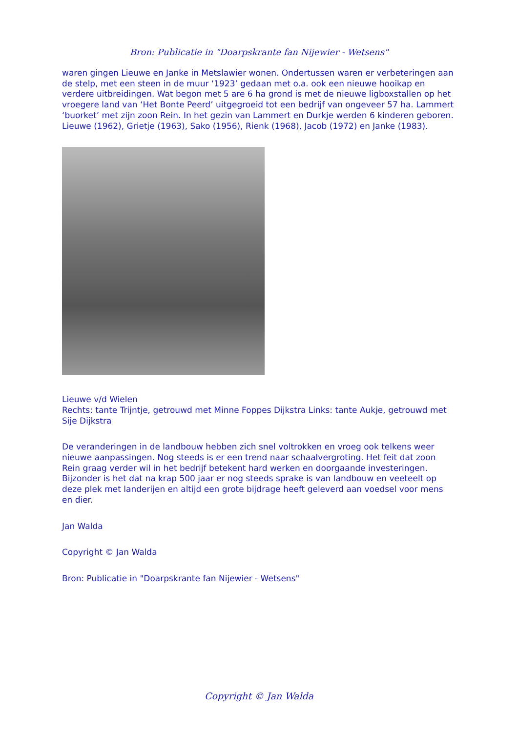Bron: Publicatie in "Doarpskrante fan Nijewier - Wetsens"
waren gingen Lieuwe en Janke in Metslawier wonen. Ondertussen waren er verbeteringen aan de stelp, met een steen in de muur ‘1923’ gedaan met o.a. ook een nieuwe hooikap en verdere uitbreidingen. Wat begon met 5 are 6 ha grond is met de nieuwe ligboxstallen op het vroegere land van ‘Het Bonte Peerd’ uitgegroeid tot een bedrijf van ongeveer 57 ha. Lammert ‘buorket’ met zijn zoon Rein. In het gezin van Lammert en Durkje werden 6 kinderen geboren. Lieuwe (1962), Grietje (1963), Sako (1956), Rienk (1968), Jacob (1972) en Janke (1983).
Lieuwe v/d Wielen
Rechts: tante Trijntje, getrouwd met Minne Foppes Dijkstra Links: tante Aukje, getrouwd met Sije Dijkstra
De veranderingen in de landbouw hebben zich snel voltrokken en vroeg ook telkens weer nieuwe aanpassingen. Nog steeds is er een trend naar schaalvergroting. Het feit dat zoon Rein graag verder wil in het bedrijf betekent hard werken en doorgaande investeringen. Bijzonder is het dat na krap 500 jaar er nog steeds sprake is van landbouw en veeteelt op deze plek met landerijen en altijd een grote bijdrage heeft geleverd aan voedsel voor mens en dier.
Jan Walda
Copyright © Jan Walda
Bron: Publicatie in "Doarpskrante fan Nijewier - Wetsens"
Copyright © Jan Walda